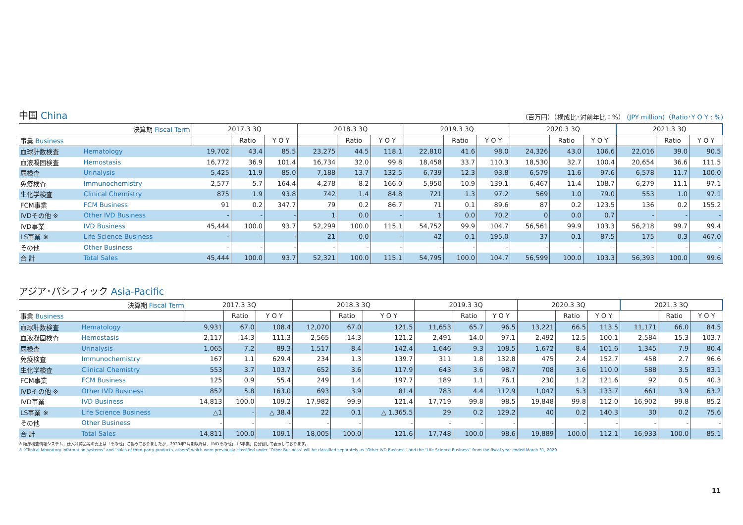中国 China
（百万円）（構成比･対前年比：%） (JPY million)（Ratio･Y O Y : %)
| 決算期 Fiscal Term | | 2017.3 3Q | | | 2018.3 3Q | | | 2019.3 3Q | | | 2020.3 3Q | | | 2021.3 3Q | | |
| --- | --- | --- | --- | --- | --- | --- | --- | --- | --- | --- | --- | --- | --- | --- | --- | --- |
| 事業 Business | | | Ratio | Y O Y | | Ratio | Y O Y | | Ratio | Y O Y | | Ratio | Y O Y | | Ratio | Y O Y |
| 血球計数検査 | Hematology | 19,702 | 43.4 | 85.5 | 23,275 | 44.5 | 118.1 | 22,810 | 41.6 | 98.0 | 24,326 | 43.0 | 106.6 | 22,016 | 39.0 | 90.5 |
| 血液凝固検査 | Hemostasis | 16,772 | 36.9 | 101.4 | 16,734 | 32.0 | 99.8 | 18,458 | 33.7 | 110.3 | 18,530 | 32.7 | 100.4 | 20,654 | 36.6 | 111.5 |
| 尿検査 | Urinalysis | 5,425 | 11.9 | 85.0 | 7,188 | 13.7 | 132.5 | 6,739 | 12.3 | 93.8 | 6,579 | 11.6 | 97.6 | 6,578 | 11.7 | 100.0 |
| 免疫検査 | Immunochemistry | 2,577 | 5.7 | 164.4 | 4,278 | 8.2 | 166.0 | 5,950 | 10.9 | 139.1 | 6,467 | 11.4 | 108.7 | 6,279 | 11.1 | 97.1 |
| 生化学検査 | Clinical Chemistry | 875 | 1.9 | 93.8 | 742 | 1.4 | 84.8 | 721 | 1.3 | 97.2 | 569 | 1.0 | 79.0 | 553 | 1.0 | 97.1 |
| FCM事業 | FCM Business | 91 | 0.2 | 347.7 | 79 | 0.2 | 86.7 | 71 | 0.1 | 89.6 | 87 | 0.2 | 123.5 | 136 | 0.2 | 155.2 |
| IVDその他 ※ | Other IVD Business | - | - | - | 1 | 0.0 | - | 1 | 0.0 | 70.2 | 0 | 0.0 | 0.7 | - | - | - |
| IVD事業 | IVD Business | 45,444 | 100.0 | 93.7 | 52,299 | 100.0 | 115.1 | 54,752 | 99.9 | 104.7 | 56,561 | 99.9 | 103.3 | 56,218 | 99.7 | 99.4 |
| LS事業 ※ | Life Science Business | - | - | - | 21 | 0.0 | - | 42 | 0.1 | 195.0 | 37 | 0.1 | 87.5 | 175 | 0.3 | 467.0 |
| その他 | Other Business | - | - | - | - | - | - | - | - | - | - | - | - | - | - | - |
| 合 計 | Total Sales | 45,444 | 100.0 | 93.7 | 52,321 | 100.0 | 115.1 | 54,795 | 100.0 | 104.7 | 56,599 | 100.0 | 103.3 | 56,393 | 100.0 | 99.6 |
アジア･パシフィック Asia-Pacific
| 決算期 Fiscal Term | | 2017.3 3Q | | | 2018.3 3Q | | | 2019.3 3Q | | | 2020.3 3Q | | | 2021.3 3Q | | |
| --- | --- | --- | --- | --- | --- | --- | --- | --- | --- | --- | --- | --- | --- | --- | --- | --- |
| 事業 Business | | | Ratio | Y O Y | | Ratio | Y O Y | | Ratio | Y O Y | | Ratio | Y O Y | | Ratio | Y O Y |
| 血球計数検査 | Hematology | 9,931 | 67.0 | 108.4 | 12,070 | 67.0 | 121.5 | 11,653 | 65.7 | 96.5 | 13,221 | 66.5 | 113.5 | 11,171 | 66.0 | 84.5 |
| 血液凝固検査 | Hemostasis | 2,117 | 14.3 | 111.3 | 2,565 | 14.3 | 121.2 | 2,491 | 14.0 | 97.1 | 2,492 | 12.5 | 100.1 | 2,584 | 15.3 | 103.7 |
| 尿検査 | Urinalysis | 1,065 | 7.2 | 89.3 | 1,517 | 8.4 | 142.4 | 1,646 | 9.3 | 108.5 | 1,672 | 8.4 | 101.6 | 1,345 | 7.9 | 80.4 |
| 免疫検査 | Immunochemistry | 167 | 1.1 | 629.4 | 234 | 1.3 | 139.7 | 311 | 1.8 | 132.8 | 475 | 2.4 | 152.7 | 458 | 2.7 | 96.6 |
| 生化学検査 | Clinical Chemistry | 553 | 3.7 | 103.7 | 652 | 3.6 | 117.9 | 643 | 3.6 | 98.7 | 708 | 3.6 | 110.0 | 588 | 3.5 | 83.1 |
| FCM事業 | FCM Business | 125 | 0.9 | 55.4 | 249 | 1.4 | 197.7 | 189 | 1.1 | 76.1 | 230 | 1.2 | 121.6 | 92 | 0.5 | 40.3 |
| IVDその他 ※ | Other IVD Business | 852 | 5.8 | 163.0 | 693 | 3.9 | 81.4 | 783 | 4.4 | 112.9 | 1,047 | 5.3 | 133.7 | 661 | 3.9 | 63.2 |
| IVD事業 | IVD Business | 14,813 | 100.0 | 109.2 | 17,982 | 99.9 | 121.4 | 17,719 | 99.8 | 98.5 | 19,848 | 99.8 | 112.0 | 16,902 | 99.8 | 85.2 |
| LS事業 ※ | Life Science Business | △1 | - | △ 38.4 | 22 | 0.1 | △ 1,365.5 | 29 | 0.2 | 129.2 | 40 | 0.2 | 140.3 | 30 | 0.2 | 75.6 |
| その他 | Other Business | - | - | - | - | - | - | - | - | - | - | - | - | - | - | - |
| 合 計 | Total Sales | 14,811 | 100.0 | 109.1 | 18,005 | 100.0 | 121.6 | 17,748 | 100.0 | 98.6 | 19,889 | 100.0 | 112.1 | 16,933 | 100.0 | 85.1 |
※ 臨床検査情報システム、仕入れ商品等の売上は「その他」に含めておりましたが、2020年3月期以降は、「IVDその他」「LS事業」に分割して表示しております。
※ "Clinical laboratory information systems" and "sales of third-party products, others" which were previously classified under "Other Business" will be classified separately as "Other IVD Business" and the "Life Science Business" from the fiscal year ended March 31, 2020.
11